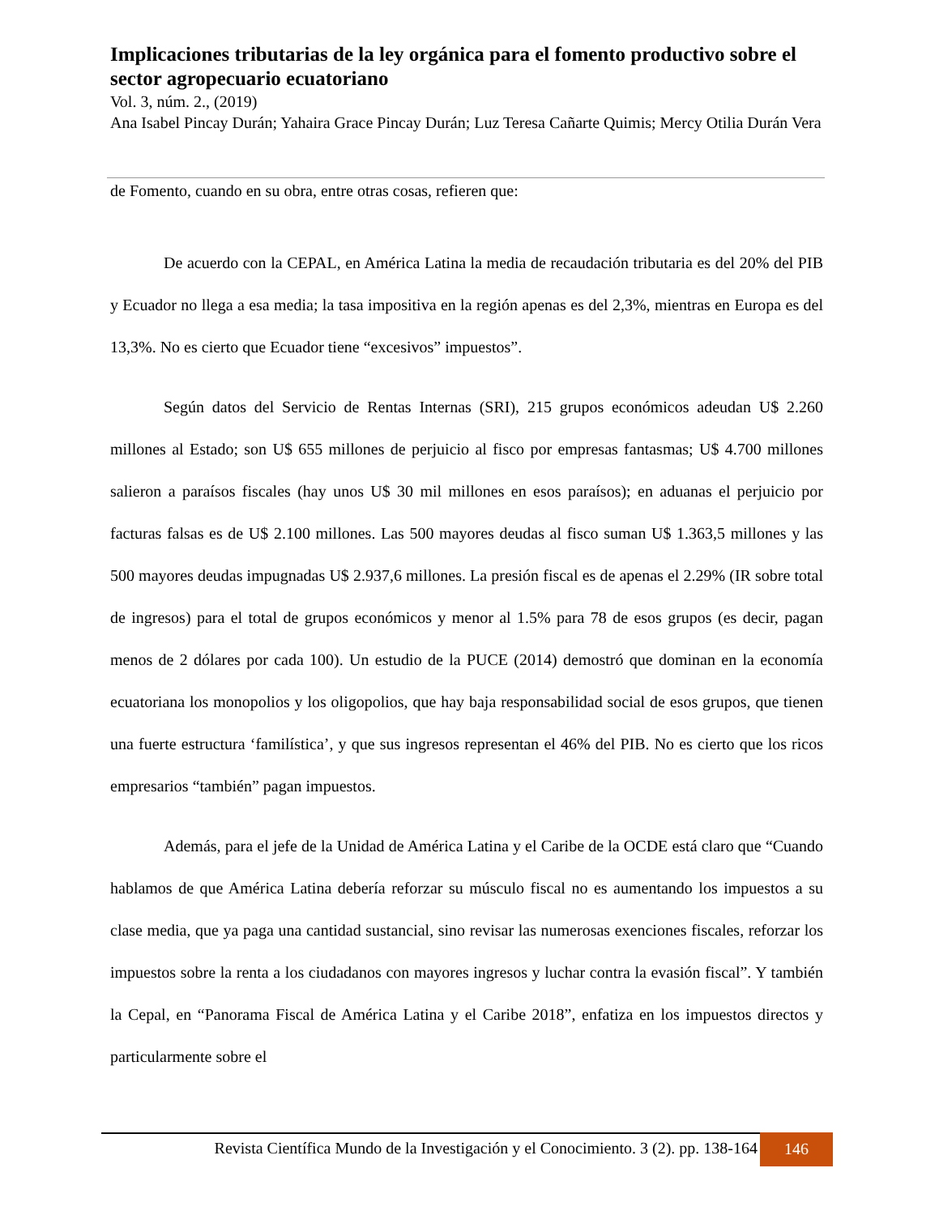Implicaciones tributarias de la ley orgánica para el fomento productivo sobre el sector agropecuario ecuatoriano
Vol. 3, núm. 2., (2019)
Ana Isabel Pincay Durán; Yahaira Grace Pincay Durán; Luz Teresa Cañarte Quimis; Mercy Otilia Durán Vera
de Fomento, cuando en su obra, entre otras cosas, refieren que:
De acuerdo con la CEPAL, en América Latina la media de recaudación tributaria es del 20% del PIB y Ecuador no llega a esa media; la tasa impositiva en la región apenas es del 2,3%, mientras en Europa es del 13,3%. No es cierto que Ecuador tiene “excesivos” impuestos”.
Según datos del Servicio de Rentas Internas (SRI), 215 grupos económicos adeudan U$ 2.260 millones al Estado; son U$ 655 millones de perjuicio al fisco por empresas fantasmas; U$ 4.700 millones salieron a paraísos fiscales (hay unos U$ 30 mil millones en esos paraísos); en aduanas el perjuicio por facturas falsas es de U$ 2.100 millones. Las 500 mayores deudas al fisco suman U$ 1.363,5 millones y las 500 mayores deudas impugnadas U$ 2.937,6 millones. La presión fiscal es de apenas el 2.29% (IR sobre total de ingresos) para el total de grupos económicos y menor al 1.5% para 78 de esos grupos (es decir, pagan menos de 2 dólares por cada 100). Un estudio de la PUCE (2014) demostró que dominan en la economía ecuatoriana los monopolios y los oligopolios, que hay baja responsabilidad social de esos grupos, que tienen una fuerte estructura ‘familística’, y que sus ingresos representan el 46% del PIB. No es cierto que los ricos empresarios “también” pagan impuestos.
Además, para el jefe de la Unidad de América Latina y el Caribe de la OCDE está claro que “Cuando hablamos de que América Latina debería reforzar su músculo fiscal no es aumentando los impuestos a su clase media, que ya paga una cantidad sustancial, sino revisar las numerosas exenciones fiscales, reforzar los impuestos sobre la renta a los ciudadanos con mayores ingresos y luchar contra la evasión fiscal”. Y también la Cepal, en “Panorama Fiscal de América Latina y el Caribe 2018”, enfatiza en los impuestos directos y particularmente sobre el
Revista Científica Mundo de la Investigación y el Conocimiento. 3 (2). pp. 138-164
146